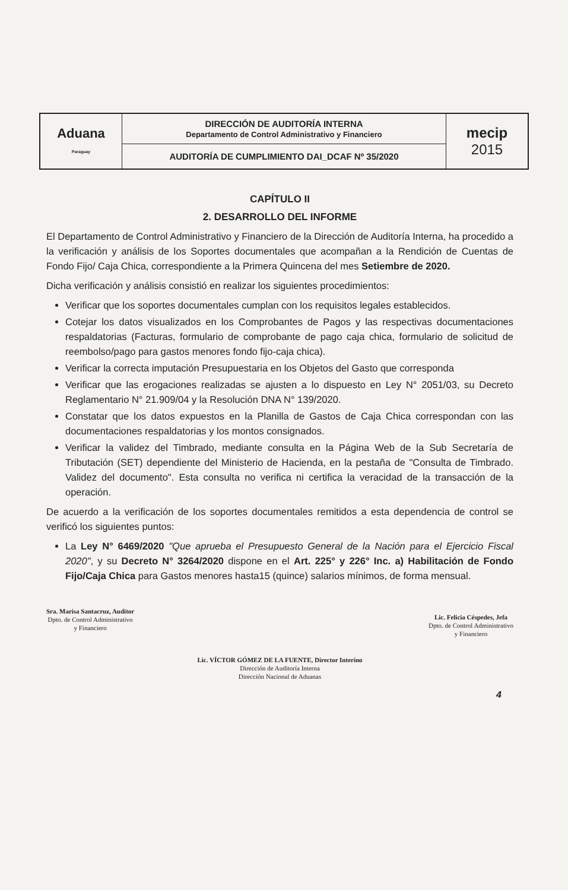| Aduana Paraguay | DIRECCIÓN DE AUDITORÍA INTERNA Departamento de Control Administrativo y Financiero | mecip 2015 |
| | AUDITORÍA DE CUMPLIMIENTO DAI_DCAF Nº 35/2020 | |
CAPÍTULO II
2. DESARROLLO DEL INFORME
El Departamento de Control Administrativo y Financiero de la Dirección de Auditoría Interna, ha procedido a la verificación y análisis de los Soportes documentales que acompañan a la Rendición de Cuentas de Fondo Fijo/ Caja Chica, correspondiente a la Primera Quincena del mes Setiembre de 2020.
Dicha verificación y análisis consistió en realizar los siguientes procedimientos:
Verificar que los soportes documentales cumplan con los requisitos legales establecidos.
Cotejar los datos visualizados en los Comprobantes de Pagos y las respectivas documentaciones respaldatorias (Facturas, formulario de comprobante de pago caja chica, formulario de solicitud de reembolso/pago para gastos menores fondo fijo-caja chica).
Verificar la correcta imputación Presupuestaria en los Objetos del Gasto que corresponda
Verificar que las erogaciones realizadas se ajusten a lo dispuesto en Ley N° 2051/03, su Decreto Reglamentario N° 21.909/04 y la Resolución DNA N° 139/2020.
Constatar que los datos expuestos en la Planilla de Gastos de Caja Chica correspondan con las documentaciones respaldatorias y los montos consignados.
Verificar la validez del Timbrado, mediante consulta en la Página Web de la Sub Secretaría de Tributación (SET) dependiente del Ministerio de Hacienda, en la pestaña de "Consulta de Timbrado. Validez del documento". Esta consulta no verifica ni certifica la veracidad de la transacción de la operación.
De acuerdo a la verificación de los soportes documentales remitidos a esta dependencia de control se verificó los siguientes puntos:
La Ley N° 6469/2020 "Que aprueba el Presupuesto General de la Nación para el Ejercicio Fiscal 2020", y su Decreto N° 3264/2020 dispone en el Art. 225° y 226° Inc. a) Habilitación de Fondo Fijo/Caja Chica para Gastos menores hasta15 (quince) salarios mínimos, de forma mensual.
Sra. Marisa Santacruz, Auditor
Dpto. de Control Administrativo
y Financiero
Lic. Felicia Céspedes, Jefa
Dpto. de Control Administrativo
y Financiero
Lic. VÍCTOR GÓMEZ DE LA FUENTE, Director Interino
Dirección de Auditoría Interna
Dirección Nacional de Aduanas
4